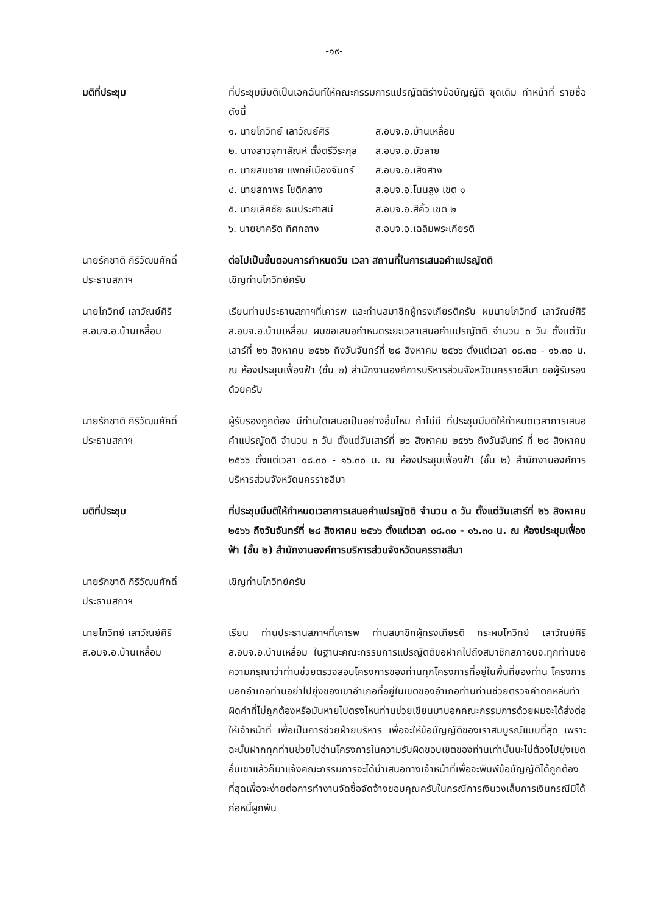-๑๙-
มติที่ประชุม ที่ประชุมมีมติเป็นเอกฉันท์ให้คณะกรรมการแปรญัตติร่างข้อบัญญัติ ชุดเดิม ทำหน้าที่ รายชื่อดังนี้
| ๑. นายโกวิทย์ เลาวัณย์ศิริ | ส.อบจ.อ.บ้านเหลื่อม |
| ๒. นางสาวจุฑาสัณห์ ตั้งตรีวีระกุล | ส.อบจ.อ.บัวลาย |
| ๓. นายสมชาย แพทย์เมืองจันทร์ | ส.อบจ.อ.เสิงสาง |
| ๔. นายสถาพร โชติกลาง | ส.อบจ.อ.โนนสูง เขต ๑ |
| ๕. นายเลิศชัย ธนประศาสน์ | ส.อบจ.อ.สีคิ้ว เขต ๒ |
| ๖. นายชาคริต ทิศกลาง | ส.อบจ.อ.เฉลิมพระเกียรติ |
นายรักชาติ กิริวัฒนศักดิ์
ประธานสภาฯ
ต่อไปเป็นขั้นตอนการกำหนดวัน เวลา สถานที่ในการเสนอคำแปรญัตติ
เชิญท่านโกวิทย์ครับ
นายโกวิทย์ เลาวัณย์ศิริ
ส.อบจ.อ.บ้านเหลื่อม
เรียนท่านประธานสภาฯที่เคารพ และท่านสมาชิกผู้ทรงเกียรติครับ ผมนายโกวิทย์ เลาวัณย์ศิริ ส.อบจ.อ.บ้านเหลื่อม ผมขอเสนอกำหนดระยะเวลาเสนอคำแปรญัตติ จำนวน ๓ วัน ตั้งแต่วันเสาร์ที่ ๒๖ สิงหาคม ๒๕๖๖ ถึงวันจันทร์ที่ ๒๘ สิงหาคม ๒๕๖๖ ตั้งแต่เวลา ๐๘.๓๐ - ๑๖.๓๐ น. ณ ห้องประชุมเฟื่องฟ้า (ชั้น ๒) สำนักงานองค์การบริหารส่วนจังหวัดนครราชสีมา ขอผู้รับรองด้วยครับ
นายรักชาติ กิริวัฒนศักดิ์
ประธานสภาฯ
ผู้รับรองถูกต้อง มีท่านใดเสนอเป็นอย่างอื่นไหม ถ้าไม่มี ที่ประชุมมีมติให้กำหนดเวลาการเสนอคำแปรญัตติ จำนวน ๓ วัน ตั้งแต่วันเสาร์ที่ ๒๖ สิงหาคม ๒๕๖๖ ถึงวันจันทร์ ที่ ๒๘ สิงหาคม ๒๕๖๖ ตั้งแต่เวลา ๐๘.๓๐ - ๑๖.๓๐ น. ณ ห้องประชุมเฟื่องฟ้า (ชั้น ๒) สำนักงานองค์การบริหารส่วนจังหวัดนครราชสีมา
มติที่ประชุม ที่ประชุมมีมติให้กำหนดเวลาการเสนอคำแปรญัตติ จำนวน ๓ วัน ตั้งแต่วันเสาร์ที่ ๒๖ สิงหาคม ๒๕๖๖ ถึงวันจันทร์ที่ ๒๘ สิงหาคม ๒๕๖๖ ตั้งแต่เวลา ๐๘.๓๐ - ๑๖.๓๐ น. ณ ห้องประชุมเฟื่องฟ้า (ชั้น ๒) สำนักงานองค์การบริหารส่วนจังหวัดนครราชสีมา
นายรักชาติ กิริวัฒนศักดิ์
ประธานสภาฯ
เชิญท่านโกวิทย์ครับ
นายโกวิทย์ เลาวัณย์ศิริ
ส.อบจ.อ.บ้านเหลื่อม
เรียน ท่านประธานสภาฯที่เคารพ ท่านสมาชิกผู้ทรงเกียรติ กระผมโกวิทย์ เลาวัณย์ศิริ ส.อบจ.อ.บ้านเหลื่อม ในฐานะคณะกรรมการแปรญัตติขอฝากไปถึงสมาชิกสภาอบจ.ทุกท่านขอความกรุณาว่าท่านช่วยตรวจสอบโครงการของท่านทุกโครงการที่อยู่ในพื้นที่ของท่าน โครงการนอกอำเภอท่านอย่าไปยุ่งของเขาอำเภอที่อยู่ในเขตของอำเภอท่านท่านช่วยตรวจคำตกหล่นทำผิดคำที่ไม่ถูกต้องหรือมันหายไปตรงไหนท่านช่วยเขียนมาบอกคณะกรรมการด้วยผมจะได้ส่งต่อให้เจ้าหน้าที่ เพื่อเป็นการช่วยฝ่ายบริหาร เพื่อจะให้ข้อบัญญัติของเราสมบูรณ์แบบที่สุด เพราะฉะนั้นฝากทุกท่านช่วยไปอ่านโครงการในความรับผิดชอบเขตของท่านเท่านั้นนะไม่ต้องไปยุ่งเขตอื่นเขาแล้วก็มาแจ้งคณะกรรมการจะได้นำเสนอทางเจ้าหน้าที่เพื่อจะพิมพ์ข้อบัญญัติได้ถูกต้องที่สุดเพื่อจะง่ายต่อการทำงานจัดซื้อจัดจ้างขอบคุณครับในกรณีการเงินวงเล็บการเงินกรณีมิได้ก่อหนี้ผูกพัน